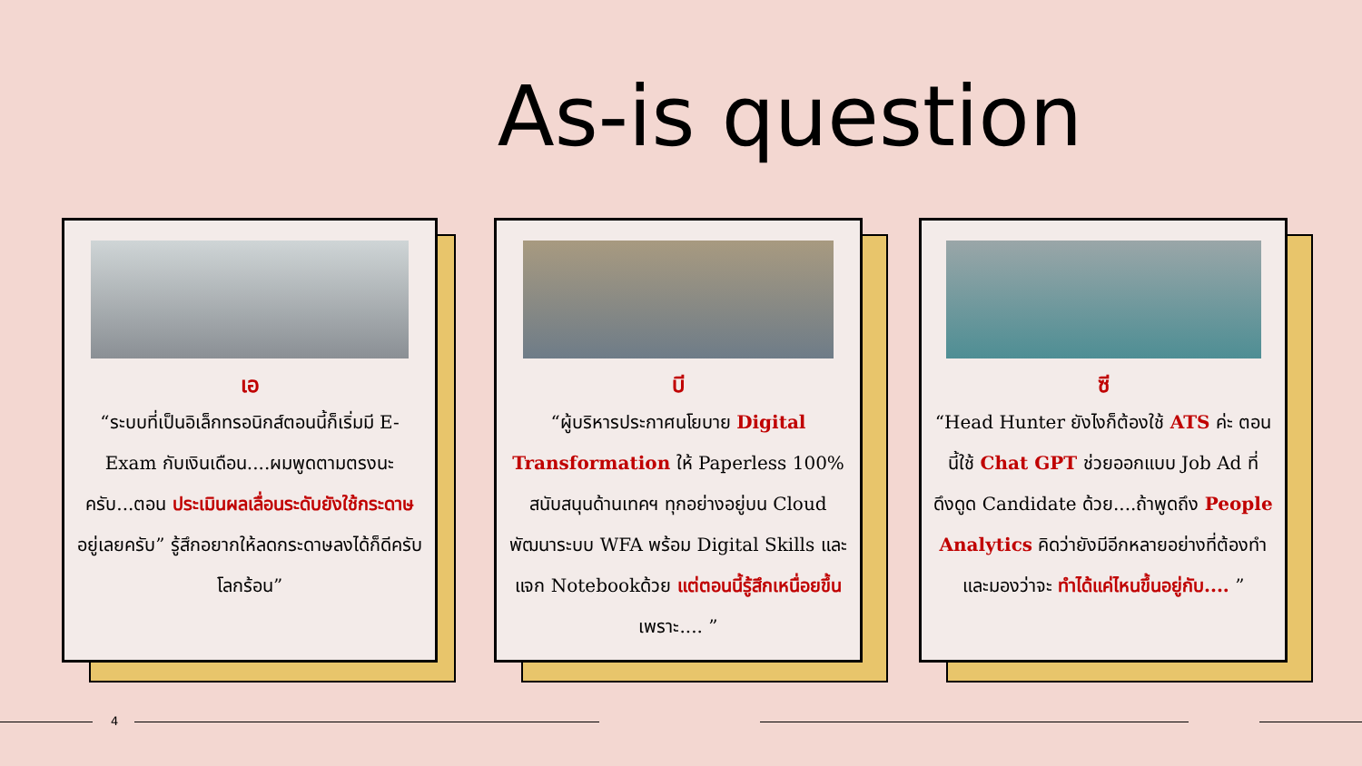As-is question
เอ
“ระบบที่เป็นอิเล็กทรอนิกส์ตอนนี้ก็เริ่มมี E-Exam กับเงินเดือน....ผมพูดตามตรงนะครับ...ตอน ประเมินผลเลื่อนระดับยังใช้กระดาษอยู่เลยครับ” รู้สึกอยากให้ลดกระดาษลงได้ก็ดีครับ โลกร้อน”
บี
“ผู้บริหารประกาศนโยบาย Digital Transformation ให้ Paperless 100% สนับสนุนด้านเทคฯ ทุกอย่างอยู่บน Cloud พัฒนาระบบ WFA พร้อม Digital Skills และแจก Notebookด้วย แต่ตอนนี้รู้สึกเหนื่อยขึ้น เพราะ.... ”
ซี
“Head Hunter ยังไงก็ต้องใช้ ATS ค่ะ ตอนนี้ใช้ Chat GPT ช่วยออกแบบ Job Ad ที่ดึงดูด Candidate ด้วย....ถ้าพูดถึง People Analytics คิดว่ายังมีอีกหลายอย่างที่ต้องทำ และมองว่าจะ ทำได้แค่ไหนขึ้นอยู่กับ.... ”
4